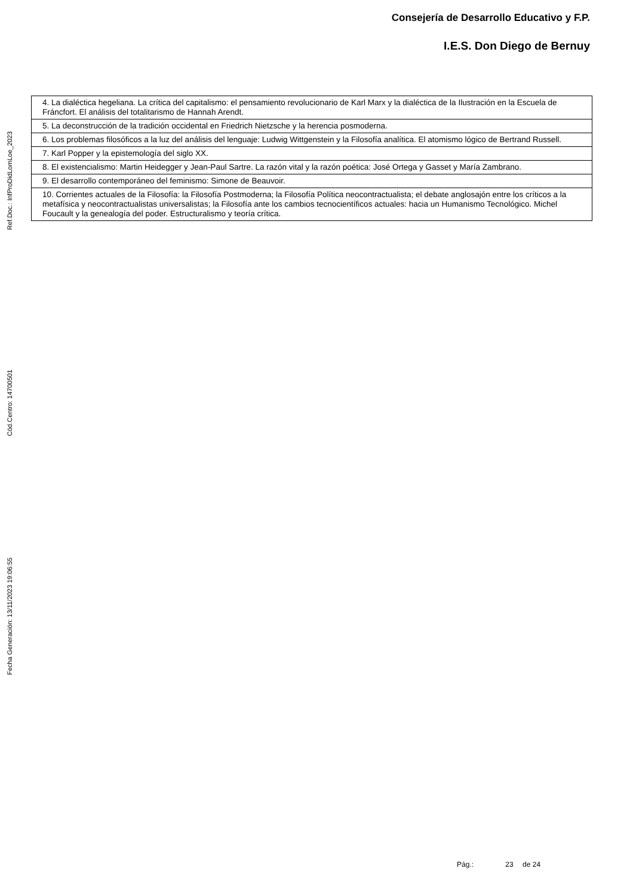Consejería de Desarrollo Educativo y F.P.
I.E.S. Don Diego de Bernuy
Ref.Doc.: InfProDidLomLoe_2023
Cód.Centro: 14700501
Fecha Generación: 13/11/2023 19:06:55
| 4. La dialéctica hegeliana. La crítica del capitalismo: el pensamiento revolucionario de Karl Marx y la dialéctica de la Ilustración en la Escuela de Fráncfort. El análisis del totalitarismo de Hannah Arendt. |
| 5. La deconstrucción de la tradición occidental en Friedrich Nietzsche y la herencia posmoderna. |
| 6. Los problemas filosóficos a la luz del análisis del lenguaje: Ludwig Wittgenstein y la Filosofía analítica. El atomismo lógico de Bertrand Russell. |
| 7. Karl Popper y la epistemología del siglo XX. |
| 8. El existencialismo: Martin Heidegger y Jean-Paul Sartre. La razón vital y la razón poética: José Ortega y Gasset y María Zambrano. |
| 9. El desarrollo contemporáneo del feminismo: Simone de Beauvoir. |
| 10. Corrientes actuales de la Filosofía: la Filosofía Postmoderna; la Filosofía Política neocontractualista; el debate anglosajón entre los críticos a la metafísica y neocontractualistas universalistas; la Filosofía ante los cambios tecnocientíficos actuales: hacia un Humanismo Tecnológico. Michel Foucault y la genealogía del poder. Estructuralismo y teoría crítica. |
Pág.: 23 de 24